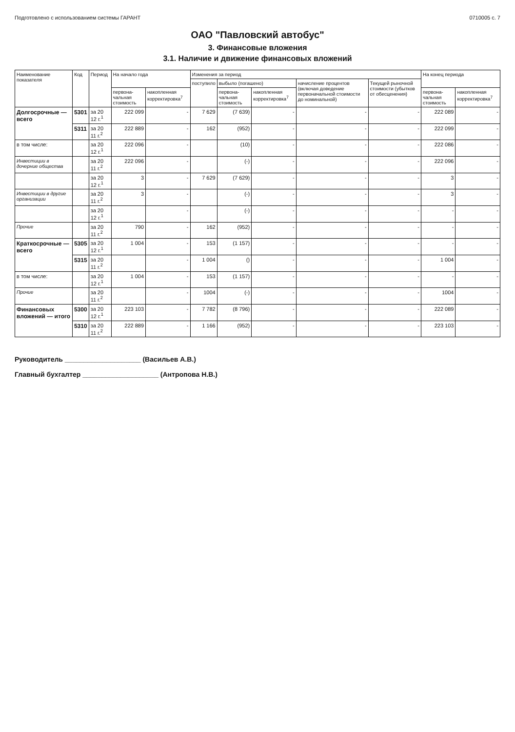Подготовлено с использованием системы ГАРАНТ 0710005 с. 7
ОАО "Павловский автобус"
3. Финансовые вложения
3.1. Наличие и движение финансовых вложений
| Наименование показателя | Код | Период | На начало года | | Изменения за период | | | | | На конец периода | |
| --- | --- | --- | --- | --- | --- | --- | --- | --- | --- | --- | --- |
| | | | | | поступило | выбыло (погашено) | | начисление процентов (включая доведение первоначальной стоимости до номинальной) | Текущей рыночной стоимости (убытков от обесценения) | | |
| | | | первона-чальная стоимость | накопленная корректировка<sup>7</sup> | | первона-чальная стоимость | накопленная корректировка<sup>7</sup> | | | первона-чальная стоимость | накопленная корректировка<sup>7</sup> |
| Долгосрочные — всего | 5301 | за 20 12 г.<sup>1</sup> | 222 099 | - | 7 629 | (7 639) | - | - | - | 222 089 | - |
| | 5311 | за 20 11 г.<sup>2</sup> | 222 889 | - | 162 | (952) | - | - | - | 222 099 | - |
| в том числе: | | за 20 12 г.<sup>1</sup> | 222 096 | - | | (10) | - | - | - | 222 086 | - |
| Инвестиции в дочерние общества | | за 20 11 г.<sup>2</sup> | 222 096 | - | | (-) | - | - | - | 222 096 | - |
| | | за 20 12 г.<sup>1</sup> | 3 | - | 7 629 | (7 629) | - | - | - | 3 | - |
| Инвестиции в другие организации | | за 20 11 г.<sup>2</sup> | 3 | - | | (-) | - | - | - | 3 | - |
| | | за 20 12 г.<sup>1</sup> | | - | | (-) | - | - | - | - | - |
| Прочие | | за 20 11 г.<sup>2</sup> | 790 | - | 162 | (952) | - | - | - | - | - |
| Краткосрочные — всего | 5305 | за 20 12 г.<sup>1</sup> | 1 004 | - | 153 | (1 157) | - | - | - | - | - |
| | 5315 | за 20 11 г.<sup>2</sup> | | - | 1 004 | () | - | - | - | 1 004 | - |
| в том числе: | | за 20 12 г.<sup>1</sup> | 1 004 | - | 153 | (1 157) | - | - | - | - | - |
| Прочие | | за 20 11 г.<sup>2</sup> | | - | 1004 | (-) | - | - | - | 1004 | - |
| Финансовых вложений — итого | 5300 | за 20 12 г.<sup>1</sup> | 223 103 | - | 7 782 | (8 796) | - | - | - | 222 089 | - |
| | 5310 | за 20 11 г.<sup>2</sup> | 222 889 | - | 1 166 | (952) | - | - | - | 223 103 | - |
Руководитель ____________________ (Васильев А.В.)
Главный бухгалтер ____________________ (Антропова Н.В.)